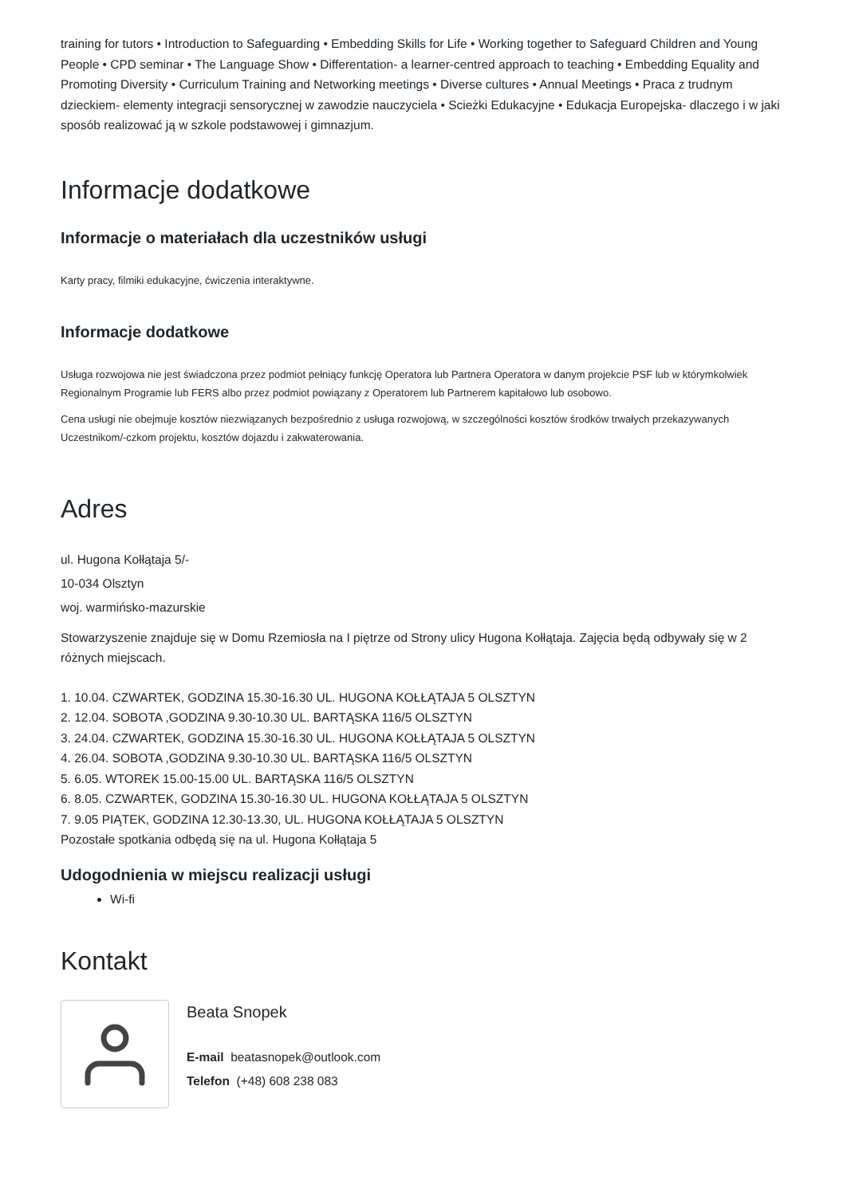training for tutors • Introduction to Safeguarding • Embedding Skills for Life • Working together to Safeguard Children and Young People • CPD seminar • The Language Show • Differentation- a learner-centred approach to teaching • Embedding Equality and Promoting Diversity • Curriculum Training and Networking meetings • Diverse cultures • Annual Meetings • Praca z trudnym dzieckiem- elementy integracji sensorycznej w zawodzie nauczyciela • Scieżki Edukacyjne • Edukacja Europejska- dlaczego i w jaki sposób realizować ją w szkole podstawowej i gimnazjum.
Informacje dodatkowe
Informacje o materiałach dla uczestników usługi
Karty pracy, filmiki edukacyjne, ćwiczenia interaktywne.
Informacje dodatkowe
Usługa rozwojowa nie jest świadczona przez podmiot pełniący funkcję Operatora lub Partnera Operatora w danym projekcie PSF lub w którymkolwiek Regionalnym Programie lub FERS albo przez podmiot powiązany z Operatorem lub Partnerem kapitałowo lub osobowo.
Cena usługi nie obejmuje kosztów niezwiązanych bezpośrednio z usługa rozwojową, w szczególności kosztów środków trwałych przekazywanych Uczestnikom/-czkom projektu, kosztów dojazdu i zakwaterowania.
Adres
ul. Hugona Kołłątaja 5/-
10-034 Olsztyn
woj. warmińsko-mazurskie
Stowarzyszenie znajduje się w Domu Rzemiosła na I piętrze od Strony ulicy Hugona Kołłątaja. Zajęcia będą odbywały się w 2 różnych miejscach.
1. 10.04. CZWARTEK, GODZINA 15.30-16.30 UL. HUGONA KOŁŁĄTAJA 5 OLSZTYN
2. 12.04. SOBOTA ,GODZINA 9.30-10.30 UL. BARTĄSKA 116/5 OLSZTYN
3. 24.04. CZWARTEK, GODZINA 15.30-16.30 UL. HUGONA KOŁŁĄTAJA 5 OLSZTYN
4. 26.04. SOBOTA ,GODZINA 9.30-10.30 UL. BARTĄSKA 116/5 OLSZTYN
5. 6.05. WTOREK 15.00-15.00 UL. BARTĄSKA 116/5 OLSZTYN
6. 8.05. CZWARTEK, GODZINA 15.30-16.30 UL. HUGONA KOŁŁĄTAJA 5 OLSZTYN
7. 9.05 PIĄTEK, GODZINA 12.30-13.30, UL. HUGONA KOŁŁĄTAJA 5 OLSZTYN
Pozostałe spotkania odbędą się na ul. Hugona Kołłątaja 5
Udogodnienia w miejscu realizacji usługi
Wi-fi
Kontakt
Beata Snopek
E-mail beatasnopek@outlook.com
Telefon (+48) 608 238 083